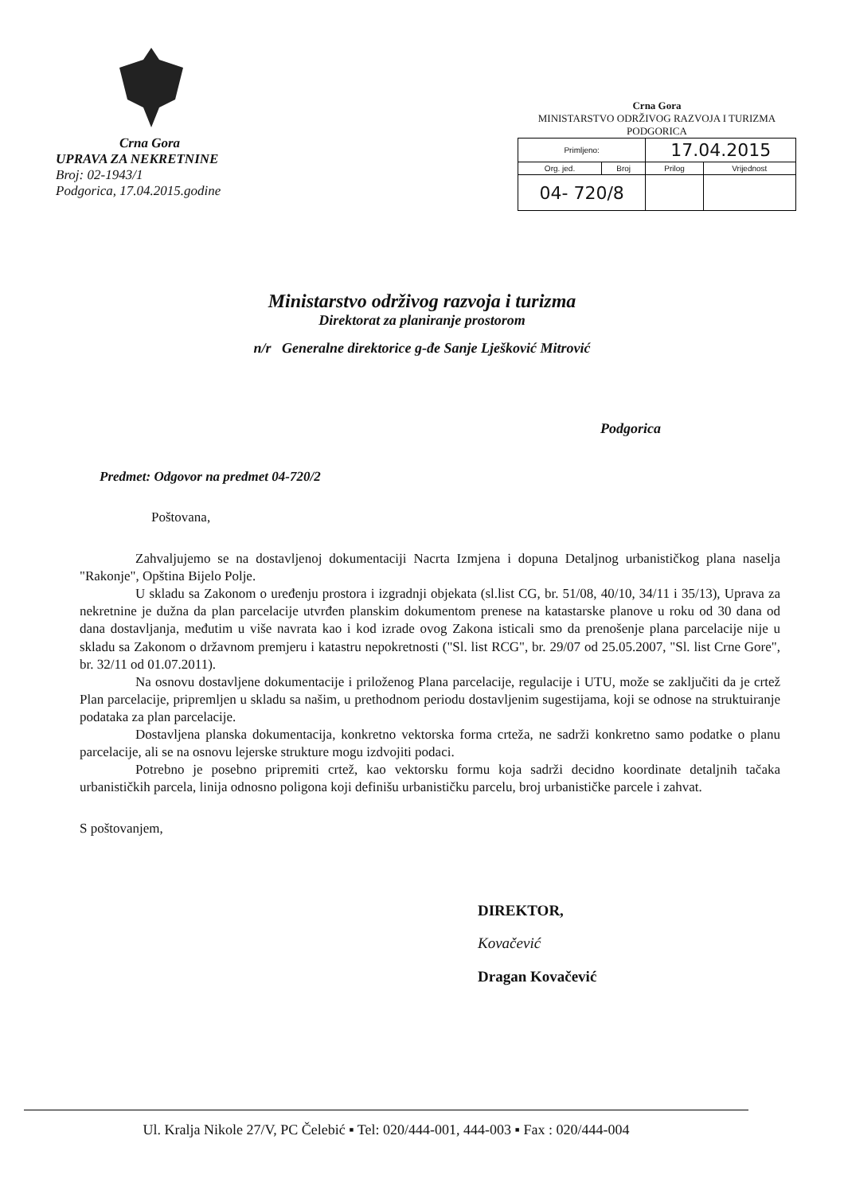Crna Gora
UPRAVA ZA NEKRETNINE
Broj: 02-1943/1
Podgorica, 17.04.2015.godine
Crna Gora
MINISTARSTVO ODRŽIVOG RAZVOJA I TURIZMA
PODGORICA
| Primljeno: | | 17.04.2015 | |
| Org. jed. | Broj | Prilog | Vrijednost |
| 04- 720/8 | | | |
Ministarstvo održivog razvoja i turizma
Direktorat za planiranje prostorom
n/r Generalne direktorice g-đe Sanje Lješković Mitrović
Podgorica
Predmet: Odgovor na predmet 04-720/2
Poštovana,
Zahvaljujemo se na dostavljenoj dokumentaciji Nacrta Izmjena i dopuna Detaljnog urbanističkog plana naselja "Rakonje", Opština Bijelo Polje.
U skladu sa Zakonom o uređenju prostora i izgradnji objekata (sl.list CG, br. 51/08, 40/10, 34/11 i 35/13), Uprava za nekretnine je dužna da plan parcelacije utvrđen planskim dokumentom prenese na katastarske planove u roku od 30 dana od dana dostavljanja, međutim u više navrata kao i kod izrade ovog Zakona isticali smo da prenošenje plana parcelacije nije u skladu sa Zakonom o državnom premjeru i katastru nepokretnosti ("Sl. list RCG", br. 29/07 od 25.05.2007, "Sl. list Crne Gore", br. 32/11 od 01.07.2011).
Na osnovu dostavljene dokumentacije i priloženog Plana parcelacije, regulacije i UTU, može se zaključiti da je crtež Plan parcelacije, pripremljen u skladu sa našim, u prethodnom periodu dostavljenim sugestijama, koji se odnose na struktuiranje podataka za plan parcelacije.
Dostavljena planska dokumentacija, konkretno vektorska forma crteža, ne sadrži konkretno samo podatke o planu parcelacije, ali se na osnovu lejerske strukture mogu izdvojiti podaci.
Potrebno je posebno pripremiti crtež, kao vektorsku formu koja sadrži decidno koordinate detaljnih tačaka urbanističkih parcela, linija odnosno poligona koji definišu urbanističku parcelu, broj urbanističke parcele i zahvat.
S poštovanjem,
DIREKTOR,
Kovačević
Dragan Kovačević
Ul. Kralja Nikole 27/V, PC Čelebić ▪ Tel: 020/444-001, 444-003 ▪ Fax : 020/444-004